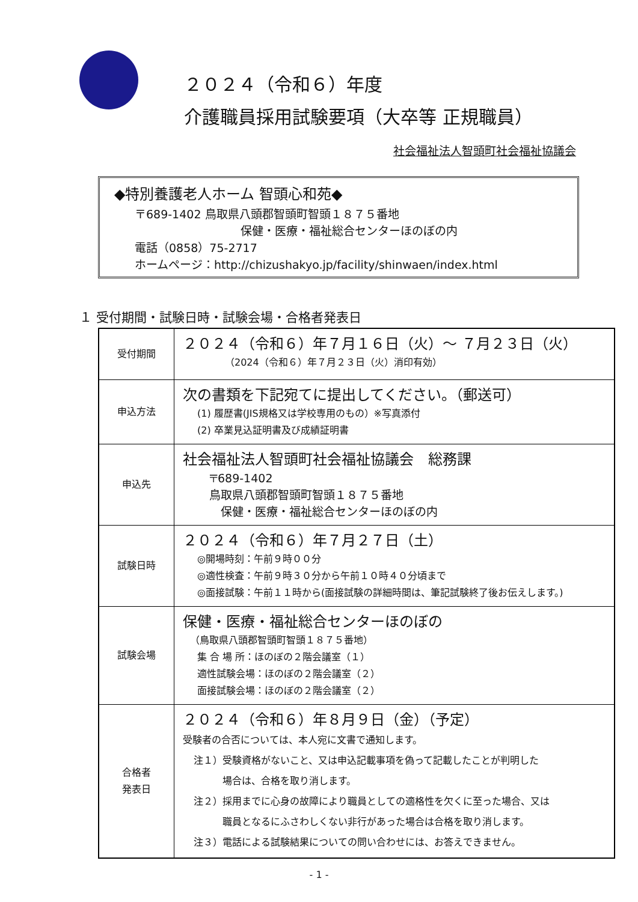２０２４（令和６）年度
介護職員採用試験要項（大卒等 正規職員）
社会福祉法人智頭町社会福祉協議会
◆特別養護老人ホーム 智頭心和苑◆
〒689-1402 鳥取県八頭郡智頭町智頭１８７５番地
保健・医療・福祉総合センターほのぼの内
電話（0858）75-2717
ホームページ：http://chizushakyo.jp/facility/shinwaen/index.html
１ 受付期間・試験日時・試験会場・合格者発表日
| 受付期間 | ２０２４（令和６）年７月１６日（火）～ ７月２３日（火） （2024（令和６）年７月２３日（火）消印有効） |
| 申込方法 | 次の書類を下記宛てに提出してください。（郵送可） (1) 履歴書(JIS規格又は学校専用のもの）※写真添付 (2) 卒業見込証明書及び成績証明書 |
| 申込先 | 社会福祉法人智頭町社会福祉協議会 総務課 〒689-1402 鳥取県八頭郡智頭町智頭１８７５番地 保健・医療・福祉総合センターほのぼの内 |
| 試験日時 | ２０２４（令和６）年７月２７日（土） ◎開場時刻：午前９時００分 ◎適性検査：午前９時３０分から午前１０時４０分頃まで ◎面接試験：午前１１時から(面接試験の詳細時間は、筆記試験終了後お伝えします。) |
| 試験会場 | 保健・医療・福祉総合センターほのぼの （鳥取県八頭郡智頭町智頭１８７５番地） 集 合 場 所：ほのぼの２階会議室（１） 適性試験会場：ほのぼの２階会議室（２） 面接試験会場：ほのぼの２階会議室（２） |
| 合格者 発表日 | ２０２４（令和６）年８月９日（金）（予定） 受験者の合否については、本人宛に文書で通知します。 注１）受験資格がないこと、又は申込記載事項を偽って記載したことが判明した 場合は、合格を取り消します。 注２）採用までに心身の故障により職員としての適格性を欠くに至った場合、又は 職員となるにふさわしくない非行があった場合は合格を取り消します。 注３）電話による試験結果についての問い合わせには、お答えできません。 |
- 1 -